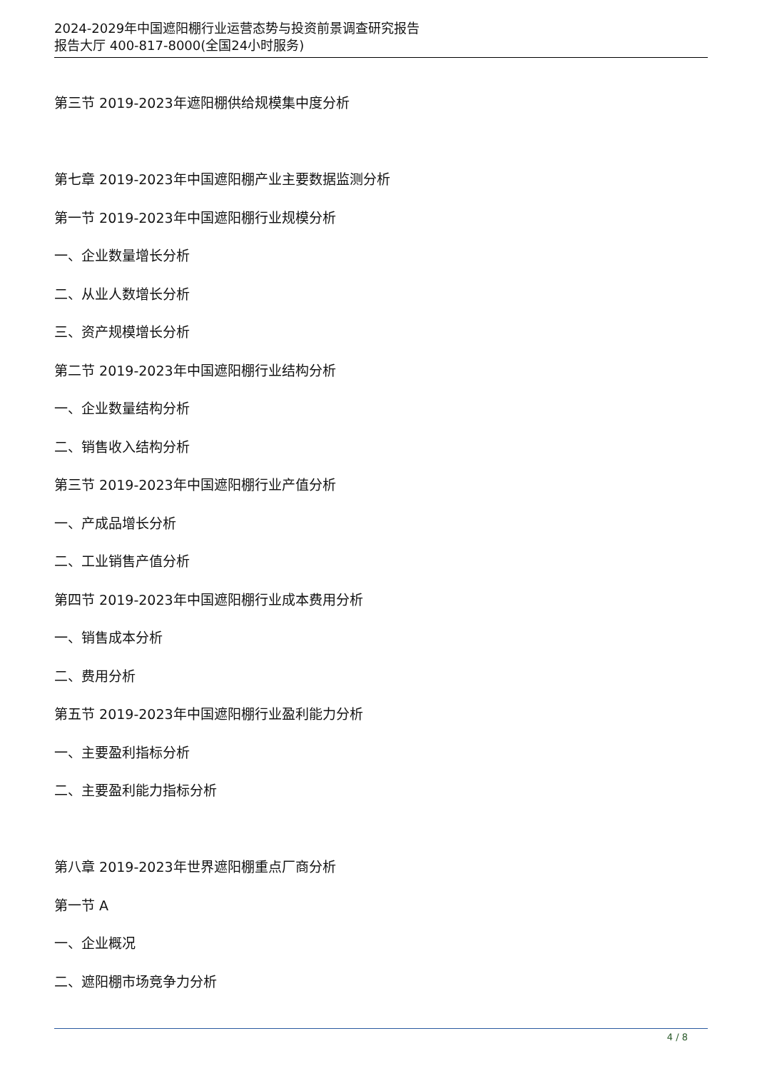2024-2029年中国遮阳棚行业运营态势与投资前景调查研究报告
报告大厅 400-817-8000(全国24小时服务)
第三节 2019-2023年遮阳棚供给规模集中度分析
第七章 2019-2023年中国遮阳棚产业主要数据监测分析
第一节 2019-2023年中国遮阳棚行业规模分析
一、企业数量增长分析
二、从业人数增长分析
三、资产规模增长分析
第二节 2019-2023年中国遮阳棚行业结构分析
一、企业数量结构分析
二、销售收入结构分析
第三节 2019-2023年中国遮阳棚行业产值分析
一、产成品增长分析
二、工业销售产值分析
第四节 2019-2023年中国遮阳棚行业成本费用分析
一、销售成本分析
二、费用分析
第五节 2019-2023年中国遮阳棚行业盈利能力分析
一、主要盈利指标分析
二、主要盈利能力指标分析
第八章 2019-2023年世界遮阳棚重点厂商分析
第一节 A
一、企业概况
二、遮阳棚市场竞争力分析
4 / 8